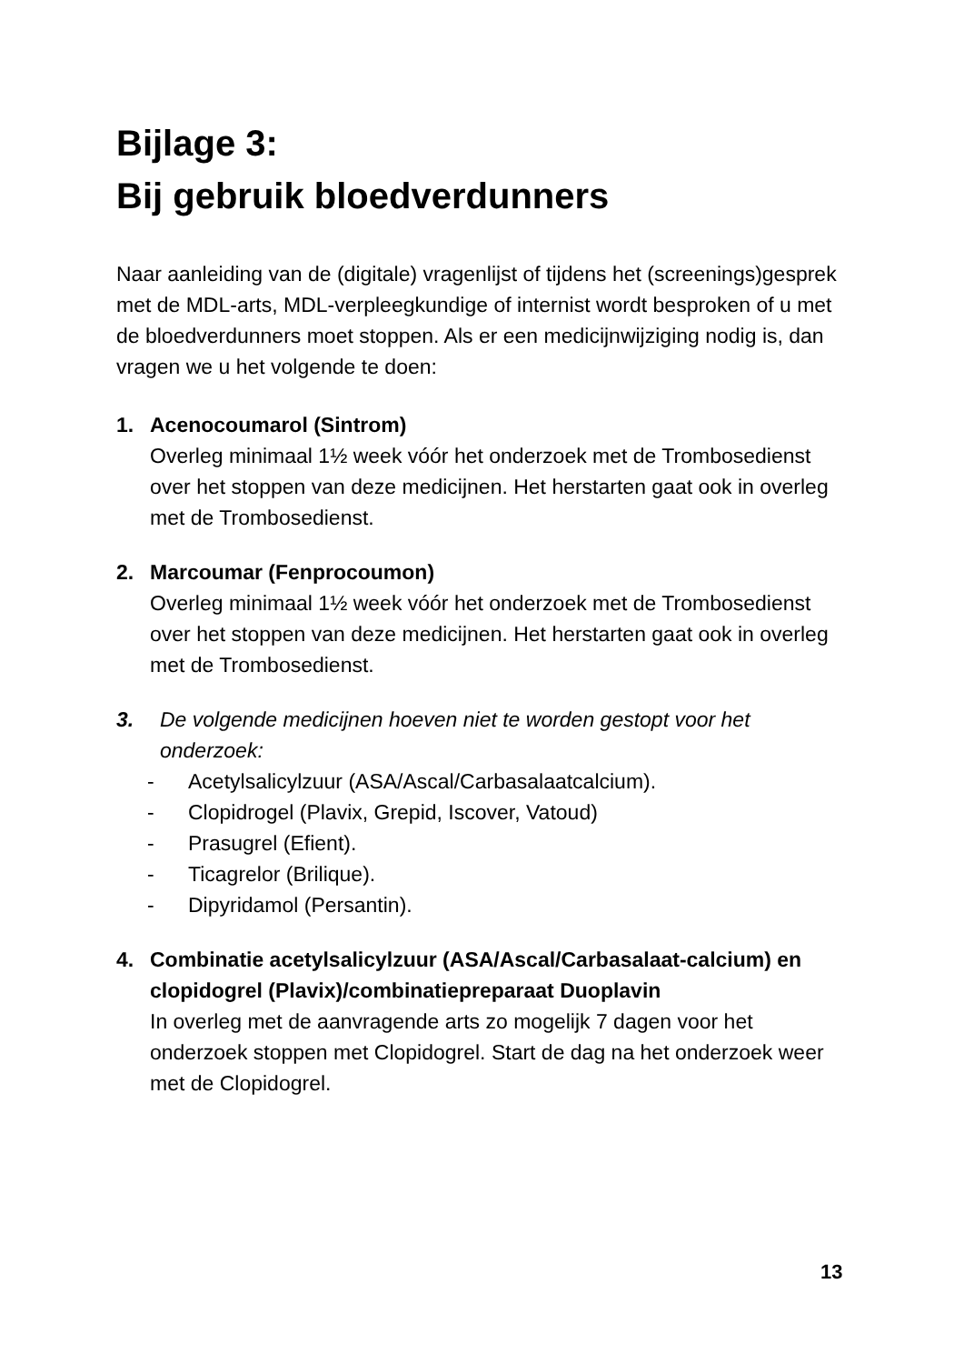Bijlage 3:
Bij gebruik bloedverdunners
Naar aanleiding van de (digitale) vragenlijst of tijdens het (screenings)gesprek met de MDL-arts, MDL-verpleegkundige of internist wordt besproken of u met de bloedverdunners moet stoppen. Als er een medicijnwijziging nodig is, dan vragen we u het volgende te doen:
1. Acenocoumarol (Sintrom)
Overleg minimaal 1½ week vóór het onderzoek met de Trombosedienst over het stoppen van deze medicijnen. Het herstarten gaat ook in overleg met de Trombosedienst.
2. Marcoumar (Fenprocoumon)
Overleg minimaal 1½ week vóór het onderzoek met de Trombosedienst over het stoppen van deze medicijnen. Het herstarten gaat ook in overleg met de Trombosedienst.
3. De volgende medicijnen hoeven niet te worden gestopt voor het onderzoek:
- Acetylsalicylzuur (ASA/Ascal/Carbasalaatcalcium).
- Clopidrogel (Plavix, Grepid, Iscover, Vatoud)
- Prasugrel (Efient).
- Ticagrelor (Brilique).
- Dipyridamol (Persantin).
4. Combinatie acetylsalicylzuur (ASA/Ascal/Carbasalaat-calcium) en clopidogrel (Plavix)/combinatiepreparaat Duoplavin
In overleg met de aanvragende arts zo mogelijk 7 dagen voor het onderzoek stoppen met Clopidogrel. Start de dag na het onderzoek weer met de Clopidogrel.
13